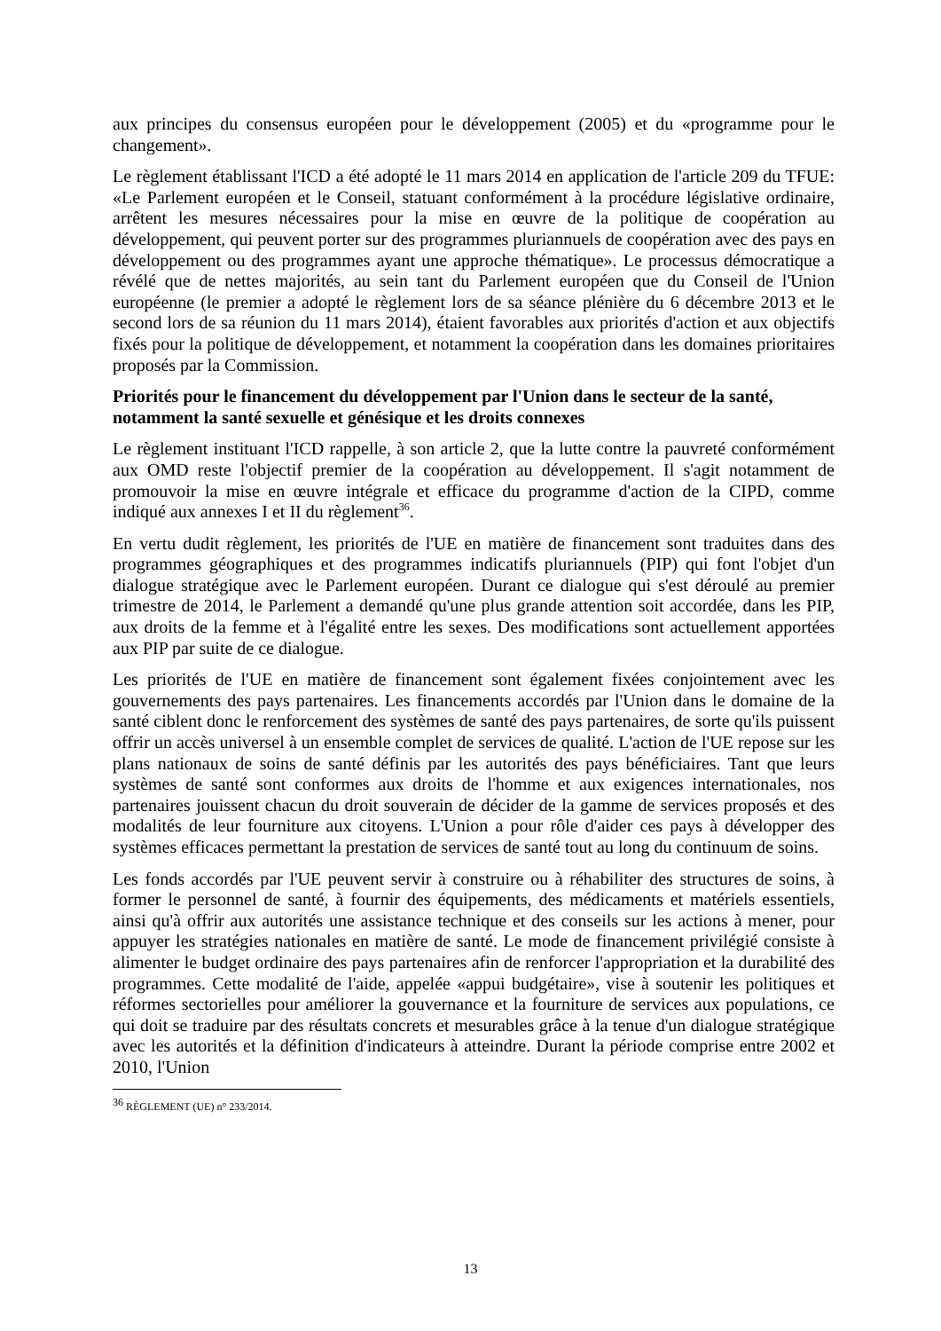aux principes du consensus européen pour le développement (2005) et du «programme pour le changement».
Le règlement établissant l'ICD a été adopté le 11 mars 2014 en application de l'article 209 du TFUE: «Le Parlement européen et le Conseil, statuant conformément à la procédure législative ordinaire, arrêtent les mesures nécessaires pour la mise en œuvre de la politique de coopération au développement, qui peuvent porter sur des programmes pluriannuels de coopération avec des pays en développement ou des programmes ayant une approche thématique». Le processus démocratique a révélé que de nettes majorités, au sein tant du Parlement européen que du Conseil de l'Union européenne (le premier a adopté le règlement lors de sa séance plénière du 6 décembre 2013 et le second lors de sa réunion du 11 mars 2014), étaient favorables aux priorités d'action et aux objectifs fixés pour la politique de développement, et notamment la coopération dans les domaines prioritaires proposés par la Commission.
Priorités pour le financement du développement par l'Union dans le secteur de la santé, notamment la santé sexuelle et génésique et les droits connexes
Le règlement instituant l'ICD rappelle, à son article 2, que la lutte contre la pauvreté conformément aux OMD reste l'objectif premier de la coopération au développement. Il s'agit notamment de promouvoir la mise en œuvre intégrale et efficace du programme d'action de la CIPD, comme indiqué aux annexes I et II du règlement<sup>36</sup>.
En vertu dudit règlement, les priorités de l'UE en matière de financement sont traduites dans des programmes géographiques et des programmes indicatifs pluriannuels (PIP) qui font l'objet d'un dialogue stratégique avec le Parlement européen. Durant ce dialogue qui s'est déroulé au premier trimestre de 2014, le Parlement a demandé qu'une plus grande attention soit accordée, dans les PIP, aux droits de la femme et à l'égalité entre les sexes. Des modifications sont actuellement apportées aux PIP par suite de ce dialogue.
Les priorités de l'UE en matière de financement sont également fixées conjointement avec les gouvernements des pays partenaires. Les financements accordés par l'Union dans le domaine de la santé ciblent donc le renforcement des systèmes de santé des pays partenaires, de sorte qu'ils puissent offrir un accès universel à un ensemble complet de services de qualité. L'action de l'UE repose sur les plans nationaux de soins de santé définis par les autorités des pays bénéficiaires. Tant que leurs systèmes de santé sont conformes aux droits de l'homme et aux exigences internationales, nos partenaires jouissent chacun du droit souverain de décider de la gamme de services proposés et des modalités de leur fourniture aux citoyens. L'Union a pour rôle d'aider ces pays à développer des systèmes efficaces permettant la prestation de services de santé tout au long du continuum de soins.
Les fonds accordés par l'UE peuvent servir à construire ou à réhabiliter des structures de soins, à former le personnel de santé, à fournir des équipements, des médicaments et matériels essentiels, ainsi qu'à offrir aux autorités une assistance technique et des conseils sur les actions à mener, pour appuyer les stratégies nationales en matière de santé. Le mode de financement privilégié consiste à alimenter le budget ordinaire des pays partenaires afin de renforcer l'appropriation et la durabilité des programmes. Cette modalité de l'aide, appelée «appui budgétaire», vise à soutenir les politiques et réformes sectorielles pour améliorer la gouvernance et la fourniture de services aux populations, ce qui doit se traduire par des résultats concrets et mesurables grâce à la tenue d'un dialogue stratégique avec les autorités et la définition d'indicateurs à atteindre. Durant la période comprise entre 2002 et 2010, l'Union
<sup>36</sup> RÈGLEMENT (UE) n° 233/2014.
13